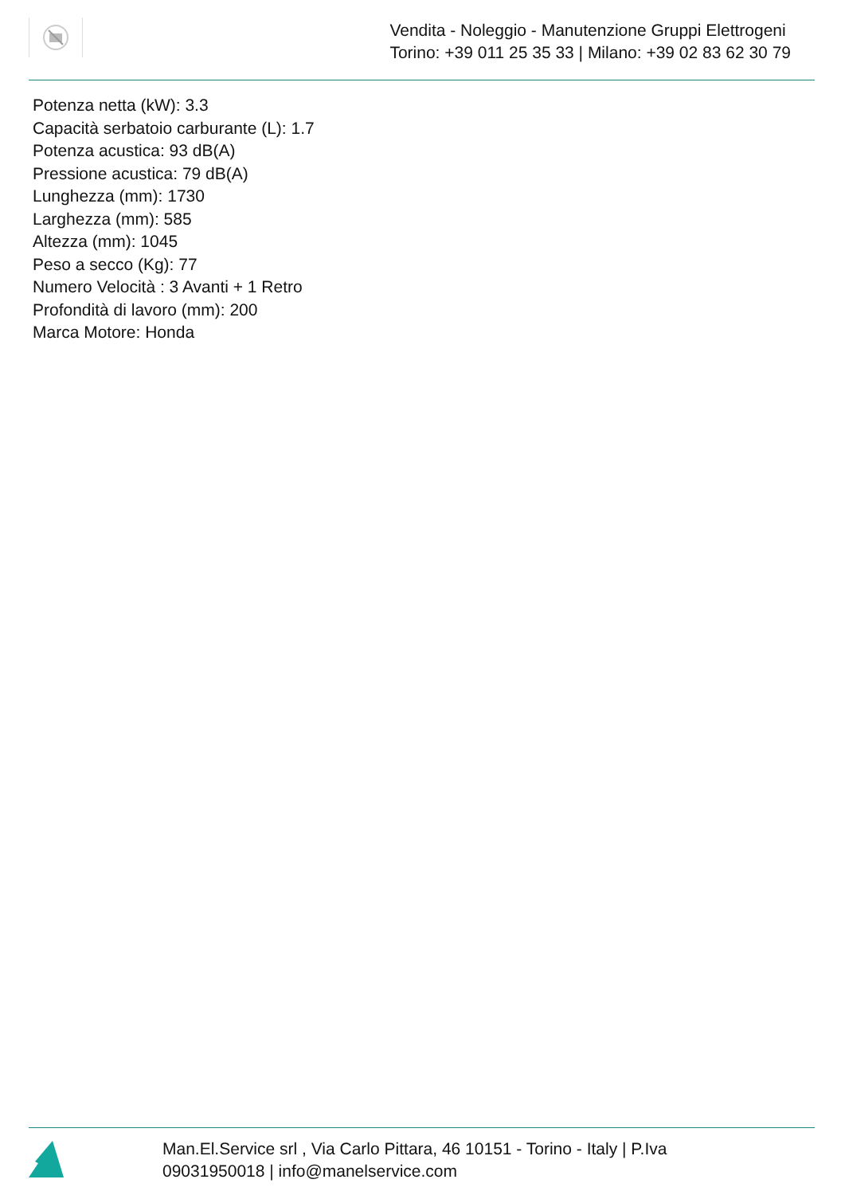Vendita - Noleggio - Manutenzione Gruppi Elettrogeni
Torino: +39 011 25 35 33 | Milano: +39 02 83 62 30 79
Potenza netta (kW): 3.3
Capacità serbatoio carburante (L): 1.7
Potenza acustica: 93 dB(A)
Pressione acustica: 79 dB(A)
Lunghezza (mm): 1730
Larghezza (mm): 585
Altezza (mm): 1045
Peso a secco (Kg): 77
Numero Velocità : 3 Avanti + 1 Retro
Profondità di lavoro (mm): 200
Marca Motore: Honda
Man.El.Service srl , Via Carlo Pittara, 46 10151 - Torino - Italy | P.Iva
09031950018 | info@manelservice.com